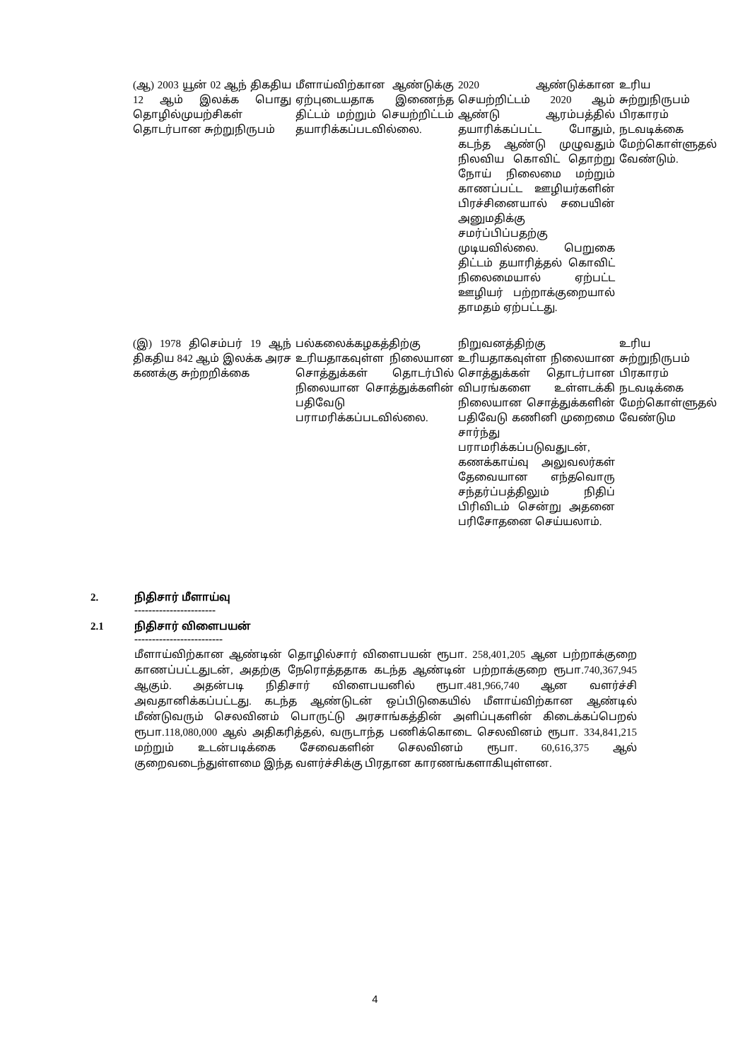| (ஆ) 2003 யூன் 02 ஆந் திகதிய 12 ஆம் இலக்க பொது தொழில்முயற்சிகள் தொடர்பான சுற்றுநிருபம் | மீளாய்விற்கான ஆண்டுக்கு ஏற்புடையதாக இணைந்த திட்டம் மற்றும் செயற்றிட்டம் தயாரிக்கப்படவில்லை. | 2020 ஆண்டுக்கான செயற்றிட்டம் 2020 ஆம் ஆண்டு ஆரம்பத்தில் தயாரிக்கப்பட்ட போதும், கடந்த ஆண்டு முழுவதும் நிலவிய கொவிட் தொற்று நோய் நிலைமை மற்றும் காணப்பட்ட ஊழியர்களின் பிரச்சினையால் சபையின் அனுமதிக்கு சமர்ப்பிப்பதற்கு முடியவில்லை. பெறுகை திட்டம் தயாரித்தல் கொவிட் நிலைமையால் ஏற்பட்ட ஊழியர் பற்றாக்குறையால் தாமதம் ஏற்பட்டது. | உரிய சுற்றுநிருபம் பிரகாரம் நடவடிக்கை மேற்கொள்ளுதல் வேண்டும். |
| (இ) 1978 திசெம்பர் 19 ஆந் திகதிய 842 ஆம் இலக்க அரச கணக்கு சுற்றறிக்கை | பல்கலைக்கழகத்திற்கு உரியதாகவுள்ள நிலையான சொத்துக்கள் தொடர்பில் நிலையான சொத்துக்களின் பதிவேடு பராமரிக்கப்படவில்லை. | நிறுவனத்திற்கு உரியதாகவுள்ள நிலையான சொத்துக்கள் தொடர்பான விபரங்களை உள்ளடக்கி நிலையான சொத்துக்களின் பதிவேடு கணினி முறைமை சார்ந்து பராமரிக்கப்படுவதுடன், கணக்காய்வு அலுவலர்கள் தேவையான எந்தவொரு சந்தர்ப்பத்திலும் நிதிப் பிரிவிடம் சென்று அதனை பரிசோதனை செய்யலாம். | உரிய சுற்றுநிருபம் பிரகாரம் நடவடிக்கை மேற்கொள்ளுதல் வேண்டும |
2. நிதிசார் மீளாய்வு
-----------------------
2.1 நிதிசார் விளைபயன்
-------------------------
மீளாய்விற்கான ஆண்டின் தொழில்சார் விளைபயன் ரூபா. 258,401,205 ஆன பற்றாக்குறை காணப்பட்டதுடன், அதற்கு நேரொத்ததாக கடந்த ஆண்டின் பற்றாக்குறை ரூபா.740,367,945 ஆகும். அதன்படி நிதிசார் விளைபயனில் ரூபா.481,966,740 ஆன வளர்ச்சி அவதானிக்கப்பட்டது. கடந்த ஆண்டுடன் ஒப்பிடுகையில் மீளாய்விற்கான ஆண்டில் மீண்டுவரும் செலவினம் பொருட்டு அரசாங்கத்தின் அளிப்புகளின் கிடைக்கப்பெறல் ரூபா.118,080,000 ஆல் அதிகரித்தல், வருடாந்த பணிக்கொடை செலவினம் ரூபா. 334,841,215 மற்றும் உடன்படிக்கை சேவைகளின் செலவினம் ரூபா. 60,616,375 ஆல் குறைவடைந்துள்ளமை இந்த வளர்ச்சிக்கு பிரதான காரணங்களாகியுள்ளன.
4